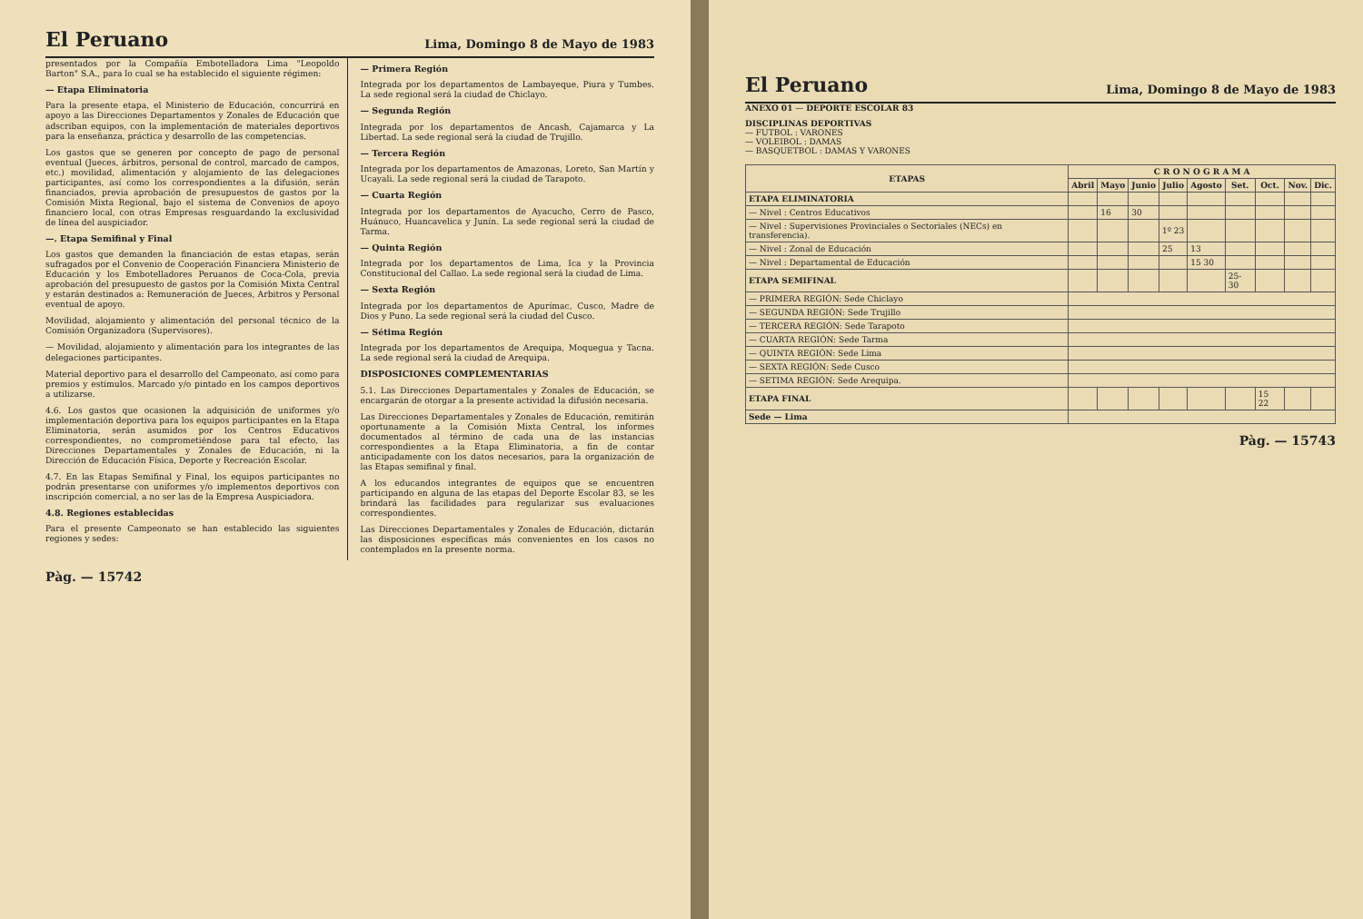El Peruano Lima, Domingo 8 de Mayo de 1983
presentados por la Compañía Embotelladora Lima "Leopoldo Barton" S.A., para lo cual se ha establecido el siguiente régimen:
— Etapa Eliminatoria
Para la presente etapa, el Ministerio de Educación, concurrirá en apoyo a las Direcciones Departamentos y Zonales de Educación que adscriban equipos, con la implementación de materiales deportivos para la enseñanza, práctica y desarrollo de las competencias.
Los gastos que se generen por concepto de pago de personal eventual (Jueces, árbitros, personal de control, marcado de campos, etc.) movilidad, alimentación y alojamiento de las delegaciones participantes, así como los correspondientes a la difusión, serán financiados, previa aprobación de presupuestos de gastos por la Comisión Mixta Regional, bajo el sistema de Convenios de apoyo financiero local, con otras Empresas resguardando la exclusividad de línea del auspiciador.
—. Etapa Semifinal y Final
Los gastos que demanden la financiación de estas etapas, serán sufragados por el Convenio de Cooperación Financiera Ministerio de Educación y los Embotelladores Peruanos de Coca-Cola, previa aprobación del presupuesto de gastos por la Comisión Mixta Central y estarán destinados a: Remuneración de Jueces, Arbitros y Personal eventual de apoyo.
Movilidad, alojamiento y alimentación del personal técnico de la Comisión Organizadora (Supervisores).
— Movilidad, alojamiento y alimentación para los integrantes de las delegaciones participantes.
Material deportivo para el desarrollo del Campeonato, así como para premios y estímulos. Marcado y/o pintado en los campos deportivos a utilizarse.
4.6. Los gastos que ocasionen la adquisición de uniformes y/o implementación deportiva para los equipos participantes en la Etapa Eliminatoria, serán asumidos por los Centros Educativos correspondientes, no comprometiéndose para tal efecto, las Direcciones Departamentales y Zonales de Educación, ni la Dirección de Educación Física, Deporte y Recreación Escolar.
4.7. En las Etapas Semifinal y Final, los equipos participantes no podrán presentarse con uniformes y/o implementos deportivos con inscripción comercial, a no ser las de la Empresa Auspiciadora.
4.8. Regiones establecidas
Para el presente Campeonato se han establecido las siguientes regiones y sedes:
— Primera Región
Integrada por los departamentos de Lambayeque, Piura y Tumbes. La sede regional será la ciudad de Chiclayo.
— Segunda Región
Integrada por los departamentos de Ancash, Cajamarca y La Libertad. La sede regional será la ciudad de Trujillo.
— Tercera Región
Integrada por los departamentos de Amazonas, Loreto, San Martín y Ucayali. La sede regional será la ciudad de Tarapoto.
— Cuarta Región
Integrada por los departamentos de Ayacucho, Cerro de Pasco, Huánuco, Huancavelica y Junín. La sede regional será la ciudad de Tarma.
— Quinta Región
Integrada por los departamentos de Lima, Ica y la Provincia Constitucional del Callao. La sede regional será la ciudad de Lima.
— Sexta Región
Integrada por los departamentos de Apurímac, Cusco, Madre de Dios y Puno. La sede regional será la ciudad del Cusco.
— Sétima Región
Integrada por los departamentos de Arequipa, Moquegua y Tacna. La sede regional será la ciudad de Arequipa.
DISPOSICIONES COMPLEMENTARIAS
5.1. Las Direcciones Departamentales y Zonales de Educación, se encargarán de otorgar a la presente actividad la difusión necesaria.
Las Direcciones Departamentales y Zonales de Educación, remitirán oportunamente a la Comisión Mixta Central, los informes documentados al término de cada una de las instancias correspondientes a la Etapa Eliminatoria, a fin de contar anticipadamente con los datos necesarios, para la organización de las Etapas semifinal y final.
A los educandos integrantes de equipos que se encuentren participando en alguna de las etapas del Deporte Escolar 83, se les brindará las facilidades para regularizar sus evaluaciones correspondientes.
Las Direcciones Departamentales y Zonales de Educación, dictarán las disposiciones específicas más convenientes en los casos no contemplados en la presente norma.
Pàg. — 15742
El Peruano Lima, Domingo 8 de Mayo de 1983
ANEXO 01 — DEPORTE ESCOLAR 83
DISCIPLINAS DEPORTIVAS
— FUTBOL : VARONES
— VOLEIBOL : DAMAS
— BASQUETBOL : DAMAS Y VARONES
| ETAPAS | C R O N O G R A M A | | | | | | | | |
| --- | --- | --- | --- | --- | --- | --- | --- | --- | --- |
| | Abril | Mayo | Junio | Julio | Agosto | Set. | Oct. | Nov. | Dic. |
| ETAPA ELIMINATORIA | | | | | | | | | |
| — Nivel : Centros Educativos | | 16 | 30 | | | | | | |
| — Nivel : Supervisiones Provinciales o Sectoriales (NECs) en transferencia). | | | | 1º 23 | | | | | |
| — Nivel : Zonal de Educación | | | | 25 | 13 | | | | |
| — Nivel : Departamental de Educación | | | | | 15 30 | | | | |
| ETAPA SEMIFINAL | | | | | | 25-30 | | | |
| — PRIMERA REGIÓN: Sede Chiclayo | | | | | | | | | |
| — SEGUNDA REGIÓN: Sede Trujillo | | | | | | | | | |
| — TERCERA REGIÓN: Sede Tarapoto | | | | | | | | | |
| — CUARTA REGIÓN: Sede Tarma | | | | | | | | | |
| — QUINTA REGIÓN: Sede Lima | | | | | | | | | |
| — SEXTA REGIÓN: Sede Cusco | | | | | | | | | |
| — SETIMA REGIÓN: Sede Arequipa. | | | | | | | | | |
| ETAPA FINAL | | | | | | | 15 22 | | |
| Sede — Lima | | | | | | | | | |
Pàg. — 15743